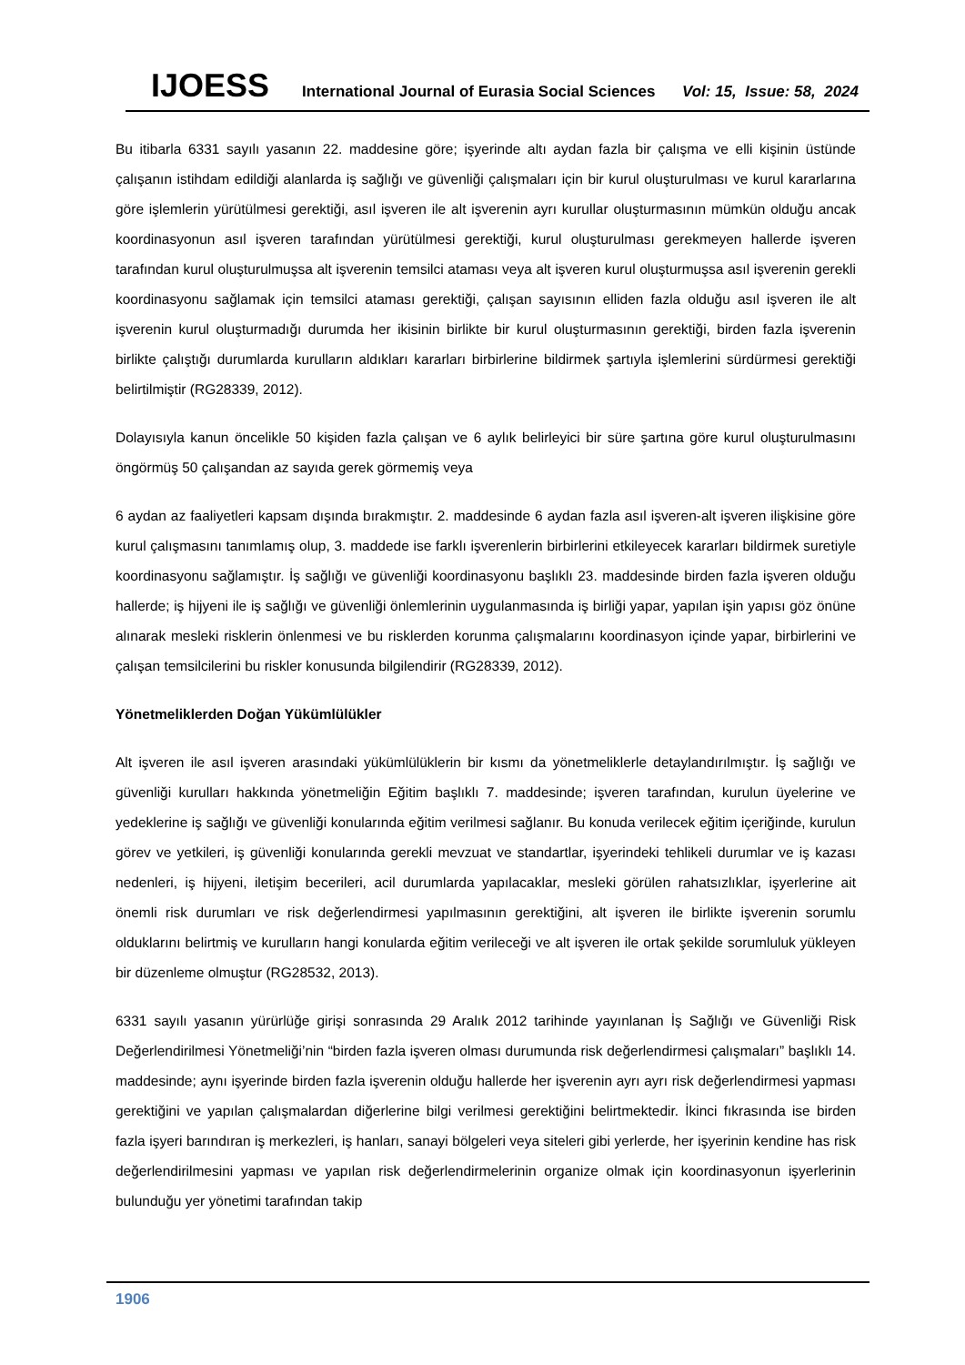IJOESS International Journal of Eurasia Social Sciences Vol: 15, Issue: 58, 2024
Bu itibarla 6331 sayılı yasanın 22. maddesine göre; işyerinde altı aydan fazla bir çalışma ve elli kişinin üstünde çalışanın istihdam edildiği alanlarda iş sağlığı ve güvenliği çalışmaları için bir kurul oluşturulması ve kurul kararlarına göre işlemlerin yürütülmesi gerektiği, asıl işveren ile alt işverenin ayrı kurullar oluşturmasının mümkün olduğu ancak koordinasyonun asıl işveren tarafından yürütülmesi gerektiği, kurul oluşturulması gerekmeyen hallerde işveren tarafından kurul oluşturulmuşsa alt işverenin temsilci ataması veya alt işveren kurul oluşturmuşsa asıl işverenin gerekli koordinasyonu sağlamak için temsilci ataması gerektiği, çalışan sayısının elliden fazla olduğu asıl işveren ile alt işverenin kurul oluşturmadığı durumda her ikisinin birlikte bir kurul oluşturmasının gerektiği, birden fazla işverenin birlikte çalıştığı durumlarda kurulların aldıkları kararları birbirlerine bildirmek şartıyla işlemlerini sürdürmesi gerektiği belirtilmiştir (RG28339, 2012).
Dolayısıyla kanun öncelikle 50 kişiden fazla çalışan ve 6 aylık belirleyici bir süre şartına göre kurul oluşturulmasını öngörmüş 50 çalışandan az sayıda gerek görmemiş veya
6 aydan az faaliyetleri kapsam dışında bırakmıştır. 2. maddesinde 6 aydan fazla asıl işveren-alt işveren ilişkisine göre kurul çalışmasını tanımlamış olup, 3. maddede ise farklı işverenlerin birbirlerini etkileyecek kararları bildirmek suretiyle koordinasyonu sağlamıştır. İş sağlığı ve güvenliği koordinasyonu başlıklı 23. maddesinde birden fazla işveren olduğu hallerde; iş hijyeni ile iş sağlığı ve güvenliği önlemlerinin uygulanmasında iş birliği yapar, yapılan işin yapısı göz önüne alınarak mesleki risklerin önlenmesi ve bu risklerden korunma çalışmalarını koordinasyon içinde yapar, birbirlerini ve çalışan temsilcilerini bu riskler konusunda bilgilendirir (RG28339, 2012).
Yönetmeliklerden Doğan Yükümlülükler
Alt işveren ile asıl işveren arasındaki yükümlülüklerin bir kısmı da yönetmeliklerle detaylandırılmıştır. İş sağlığı ve güvenliği kurulları hakkında yönetmeliğin Eğitim başlıklı 7. maddesinde; işveren tarafından, kurulun üyelerine ve yedeklerine iş sağlığı ve güvenliği konularında eğitim verilmesi sağlanır. Bu konuda verilecek eğitim içeriğinde, kurulun görev ve yetkileri, iş güvenliği konularında gerekli mevzuat ve standartlar, işyerindeki tehlikeli durumlar ve iş kazası nedenleri, iş hijyeni, iletişim becerileri, acil durumlarda yapılacaklar, mesleki görülen rahatsızlıklar, işyerlerine ait önemli risk durumları ve risk değerlendirmesi yapılmasının gerektiğini, alt işveren ile birlikte işverenin sorumlu olduklarını belirtmiş ve kurulların hangi konularda eğitim verileceği ve alt işveren ile ortak şekilde sorumluluk yükleyen bir düzenleme olmuştur (RG28532, 2013).
6331 sayılı yasanın yürürlüğe girişi sonrasında 29 Aralık 2012 tarihinde yayınlanan İş Sağlığı ve Güvenliği Risk Değerlendirilmesi Yönetmeliği’nin “birden fazla işveren olması durumunda risk değerlendirmesi çalışmaları” başlıklı 14. maddesinde; aynı işyerinde birden fazla işverenin olduğu hallerde her işverenin ayrı ayrı risk değerlendirmesi yapması gerektiğini ve yapılan çalışmalardan diğerlerine bilgi verilmesi gerektiğini belirtmektedir. İkinci fıkrasında ise birden fazla işyeri barındıran iş merkezleri, iş hanları, sanayi bölgeleri veya siteleri gibi yerlerde, her işyerinin kendine has risk değerlendirilmesini yapması ve yapılan risk değerlendirmelerinin organize olmak için koordinasyonun işyerlerinin bulunduğu yer yönetimi tarafından takip
1906